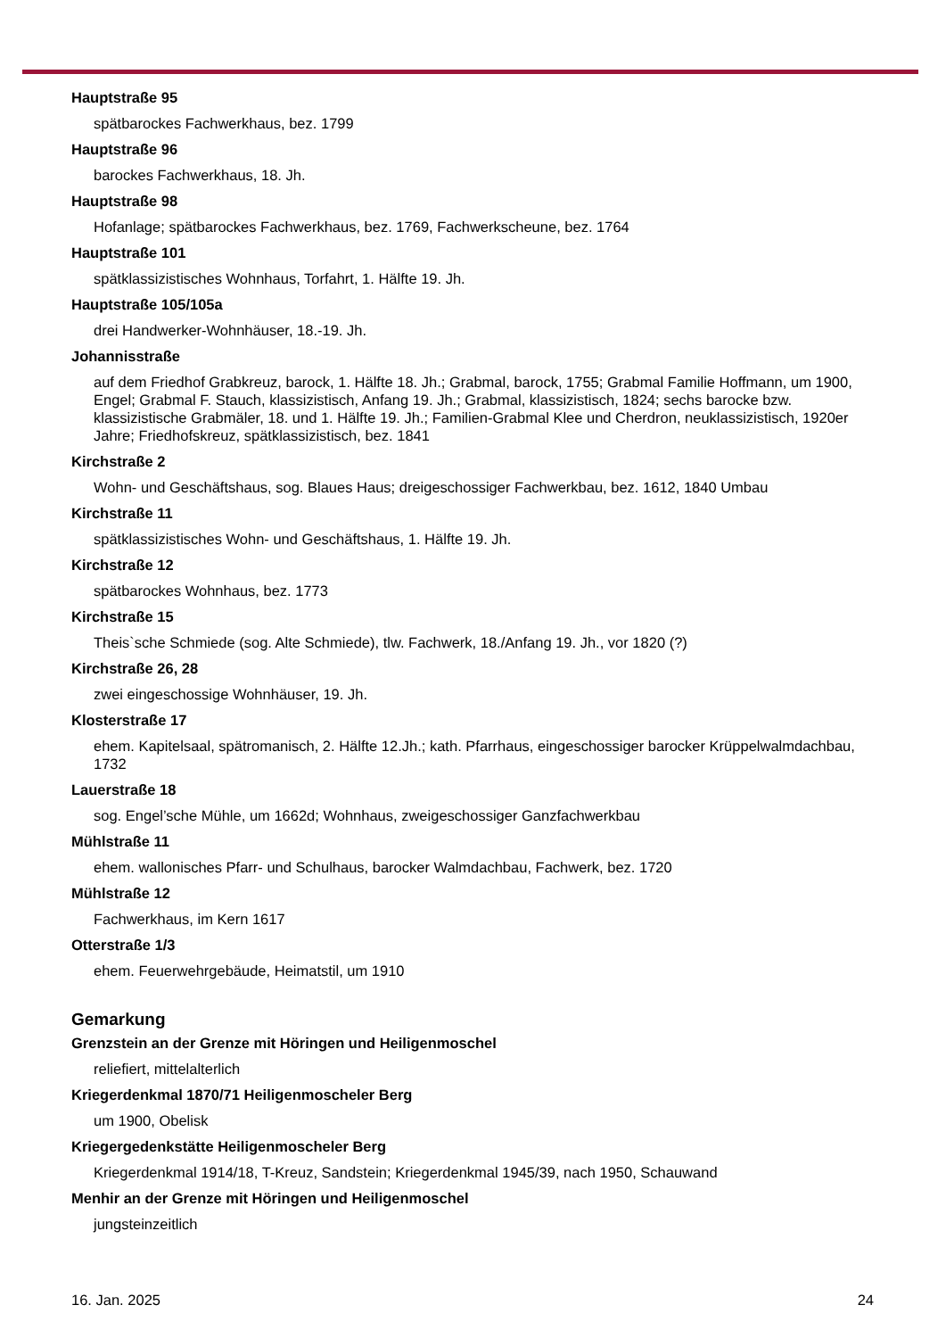Hauptstraße 95
spätbarockes Fachwerkhaus, bez. 1799
Hauptstraße 96
barockes Fachwerkhaus, 18. Jh.
Hauptstraße 98
Hofanlage; spätbarockes Fachwerkhaus, bez. 1769, Fachwerkscheune, bez. 1764
Hauptstraße 101
spätklassizistisches Wohnhaus, Torfahrt, 1. Hälfte 19. Jh.
Hauptstraße 105/105a
drei Handwerker-Wohnhäuser, 18.-19. Jh.
Johannisstraße
auf dem Friedhof Grabkreuz, barock, 1. Hälfte 18. Jh.; Grabmal, barock, 1755; Grabmal Familie Hoffmann, um 1900, Engel; Grabmal F. Stauch, klassizistisch, Anfang 19. Jh.; Grabmal, klassizistisch, 1824; sechs barocke bzw. klassizistische Grabmäler, 18. und 1. Hälfte 19. Jh.; Familien-Grabmal Klee und Cherdron, neuklassizistisch, 1920er Jahre; Friedhofskreuz, spätklassizistisch, bez. 1841
Kirchstraße 2
Wohn- und Geschäftshaus, sog. Blaues Haus; dreigeschossiger Fachwerkbau, bez. 1612, 1840 Umbau
Kirchstraße 11
spätklassizistisches Wohn- und Geschäftshaus, 1. Hälfte 19. Jh.
Kirchstraße 12
spätbarockes Wohnhaus, bez. 1773
Kirchstraße 15
Theis`sche Schmiede (sog. Alte Schmiede), tlw. Fachwerk, 18./Anfang 19. Jh., vor 1820 (?)
Kirchstraße 26, 28
zwei eingeschossige Wohnhäuser, 19. Jh.
Klosterstraße 17
ehem. Kapitelsaal, spätromanisch, 2. Hälfte 12.Jh.; kath. Pfarrhaus, eingeschossiger barocker Krüppelwalmdachbau, 1732
Lauerstraße 18
sog. Engel’sche Mühle, um 1662d; Wohnhaus, zweigeschossiger Ganzfachwerkbau
Mühlstraße 11
ehem. wallonisches Pfarr- und Schulhaus, barocker Walmdachbau, Fachwerk, bez. 1720
Mühlstraße 12
Fachwerkhaus, im Kern 1617
Otterstraße 1/3
ehem. Feuerwehrgebäude, Heimatstil, um 1910
Gemarkung
Grenzstein an der Grenze mit Höringen und Heiligenmoschel
reliefiert, mittelalterlich
Kriegerdenkmal 1870/71 Heiligenmoscheler Berg
um 1900, Obelisk
Kriegergedenkstätte Heiligenmoscheler Berg
Kriegerdenkmal 1914/18, T-Kreuz, Sandstein; Kriegerdenkmal 1945/39, nach 1950, Schauwand
Menhir an der Grenze mit Höringen und Heiligenmoschel
jungsteinzeitlich
16. Jan. 2025 24